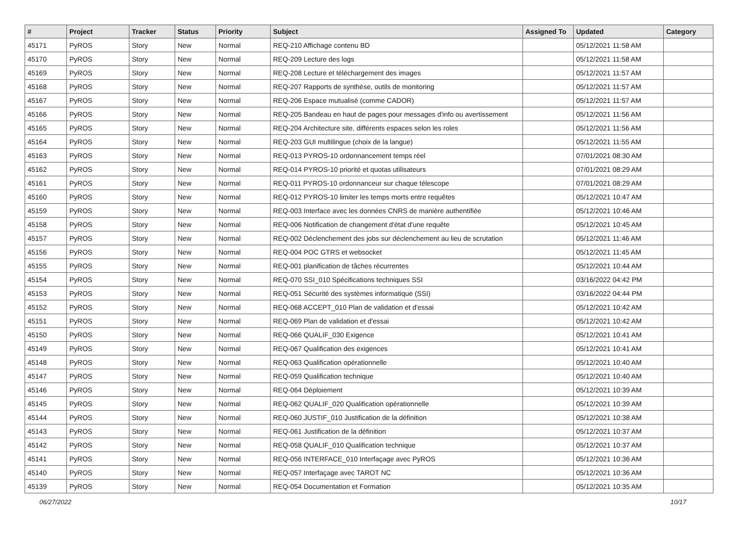| # | Project | Tracker | Status | Priority | Subject | Assigned To | Updated | Category |
| --- | --- | --- | --- | --- | --- | --- | --- | --- |
| 45171 | PyROS | Story | New | Normal | REQ-210 Affichage contenu BD | | 05/12/2021 11:58 AM | |
| 45170 | PyROS | Story | New | Normal | REQ-209 Lecture des logs | | 05/12/2021 11:58 AM | |
| 45169 | PyROS | Story | New | Normal | REQ-208 Lecture et téléchargement des images | | 05/12/2021 11:57 AM | |
| 45168 | PyROS | Story | New | Normal | REQ-207 Rapports de synthèse, outils de monitoring | | 05/12/2021 11:57 AM | |
| 45167 | PyROS | Story | New | Normal | REQ-206 Espace mutualisé (comme CADOR) | | 05/12/2021 11:57 AM | |
| 45166 | PyROS | Story | New | Normal | REQ-205 Bandeau en haut de pages pour messages d'info ou avertissement | | 05/12/2021 11:56 AM | |
| 45165 | PyROS | Story | New | Normal | REQ-204 Architecture site, différents espaces selon les roles | | 05/12/2021 11:56 AM | |
| 45164 | PyROS | Story | New | Normal | REQ-203 GUI multilingue (choix de la langue) | | 05/12/2021 11:55 AM | |
| 45163 | PyROS | Story | New | Normal | REQ-013 PYROS-10 ordonnancement temps réel | | 07/01/2021 08:30 AM | |
| 45162 | PyROS | Story | New | Normal | REQ-014 PYROS-10 priorité et quotas utilisateurs | | 07/01/2021 08:29 AM | |
| 45161 | PyROS | Story | New | Normal | REQ-011 PYROS-10 ordonnanceur sur chaque télescope | | 07/01/2021 08:29 AM | |
| 45160 | PyROS | Story | New | Normal | REQ-012 PYROS-10 limiter les temps morts entre requêtes | | 05/12/2021 10:47 AM | |
| 45159 | PyROS | Story | New | Normal | REQ-003 Interface avec les données CNRS de manière authentifiée | | 05/12/2021 10:46 AM | |
| 45158 | PyROS | Story | New | Normal | REQ-006 Notification de changement d'état d'une requête | | 05/12/2021 10:45 AM | |
| 45157 | PyROS | Story | New | Normal | REQ-002 Déclenchement des jobs sur déclenchement au lieu de scrutation | | 05/12/2021 11:46 AM | |
| 45156 | PyROS | Story | New | Normal | REQ-004 POC GTRS et websocket | | 05/12/2021 11:45 AM | |
| 45155 | PyROS | Story | New | Normal | REQ-001 planification de tâches récurrentes | | 05/12/2021 10:44 AM | |
| 45154 | PyROS | Story | New | Normal | REQ-070 SSI_010 Spécifications techniques SSI | | 03/16/2022 04:42 PM | |
| 45153 | PyROS | Story | New | Normal | REQ-051 Sécurité des systèmes informatique (SSI) | | 03/16/2022 04:44 PM | |
| 45152 | PyROS | Story | New | Normal | REQ-068 ACCEPT_010 Plan de validation et d'essai | | 05/12/2021 10:42 AM | |
| 45151 | PyROS | Story | New | Normal | REQ-069 Plan de validation et d'essai | | 05/12/2021 10:42 AM | |
| 45150 | PyROS | Story | New | Normal | REQ-066 QUALIF_030 Exigence | | 05/12/2021 10:41 AM | |
| 45149 | PyROS | Story | New | Normal | REQ-067 Qualification des exigences | | 05/12/2021 10:41 AM | |
| 45148 | PyROS | Story | New | Normal | REQ-063 Qualification opérationnelle | | 05/12/2021 10:40 AM | |
| 45147 | PyROS | Story | New | Normal | REQ-059 Qualification technique | | 05/12/2021 10:40 AM | |
| 45146 | PyROS | Story | New | Normal | REQ-064 Déploiement | | 05/12/2021 10:39 AM | |
| 45145 | PyROS | Story | New | Normal | REQ-062 QUALIF_020 Qualification opérationnelle | | 05/12/2021 10:39 AM | |
| 45144 | PyROS | Story | New | Normal | REQ-060 JUSTIF_010 Justification de la définition | | 05/12/2021 10:38 AM | |
| 45143 | PyROS | Story | New | Normal | REQ-061 Justification de la définition | | 05/12/2021 10:37 AM | |
| 45142 | PyROS | Story | New | Normal | REQ-058 QUALIF_010 Qualification technique | | 05/12/2021 10:37 AM | |
| 45141 | PyROS | Story | New | Normal | REQ-056 INTERFACE_010 Interfaçage avec PyROS | | 05/12/2021 10:36 AM | |
| 45140 | PyROS | Story | New | Normal | REQ-057 Interfaçage avec TAROT NC | | 05/12/2021 10:36 AM | |
| 45139 | PyROS | Story | New | Normal | REQ-054 Documentation et Formation | | 05/12/2021 10:35 AM | |
06/27/2022 10/17